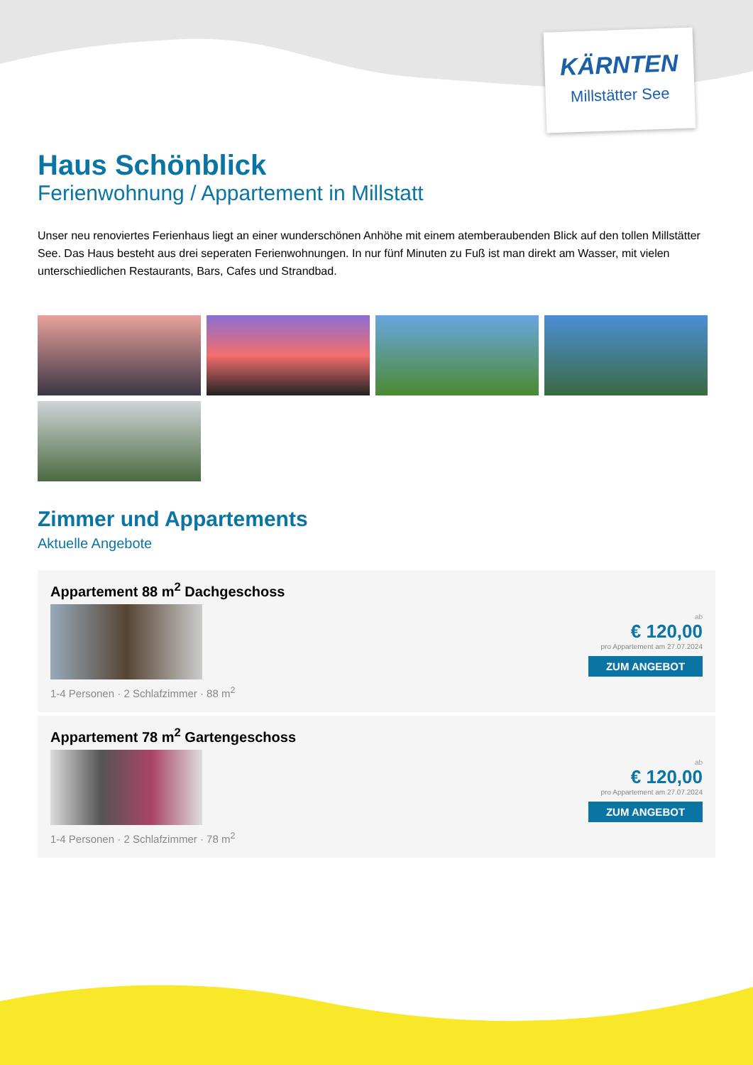KÄRNTEN
Millstätter See
Haus Schönblick
Ferienwohnung / Appartement in Millstatt
Unser neu renoviertes Ferienhaus liegt an einer wunderschönen Anhöhe mit einem atemberaubenden Blick auf den tollen Millstätter See. Das Haus besteht aus drei seperaten Ferienwohnungen. In nur fünf Minuten zu Fuß ist man direkt am Wasser, mit vielen unterschiedlichen Restaurants, Bars, Cafes und Strandbad.
Zimmer und Appartements
Aktuelle Angebote
Appartement 88 m<sup>2</sup> Dachgeschoss
1-4 Personen · 2 Schlafzimmer · 88 m<sup>2</sup>
ab
€ 120,00
pro Appartement am 27.07.2024
ZUM ANGEBOT
Appartement 78 m<sup>2</sup> Gartengeschoss
1-4 Personen · 2 Schlafzimmer · 78 m<sup>2</sup>
ab
€ 120,00
pro Appartement am 27.07.2024
ZUM ANGEBOT